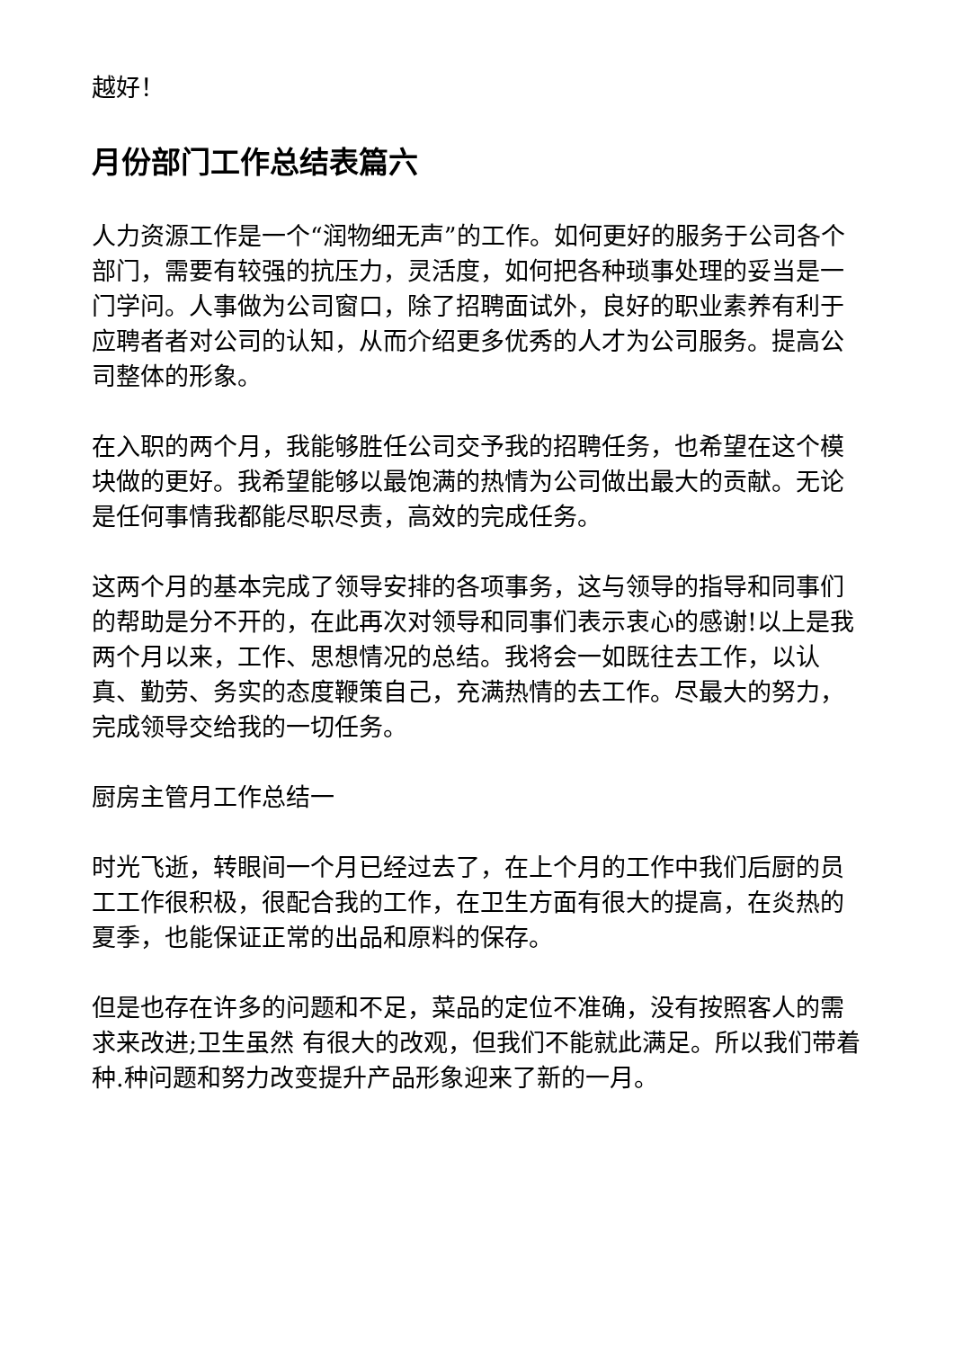越好！
月份部门工作总结表篇六
人力资源工作是一个“润物细无声”的工作。如何更好的服务于公司各个部门，需要有较强的抗压力，灵活度，如何把各种琐事处理的妥当是一门学问。人事做为公司窗口，除了招聘面试外，良好的职业素养有利于应聘者者对公司的认知，从而介绍更多优秀的人才为公司服务。提高公司整体的形象。
在入职的两个月，我能够胜任公司交予我的招聘任务，也希望在这个模块做的更好。我希望能够以最饱满的热情为公司做出最大的贡献。无论是任何事情我都能尽职尽责，高效的完成任务。
这两个月的基本完成了领导安排的各项事务，这与领导的指导和同事们的帮助是分不开的，在此再次对领导和同事们表示衷心的感谢!以上是我两个月以来，工作、思想情况的总结。我将会一如既往去工作，以认真、勤劳、务实的态度鞭策自己，充满热情的去工作。尽最大的努力，完成领导交给我的一切任务。
厨房主管月工作总结一
时光飞逝，转眼间一个月已经过去了，在上个月的工作中我们后厨的员工工作很积极，很配合我的工作，在卫生方面有很大的提高，在炎热的夏季，也能保证正常的出品和原料的保存。
但是也存在许多的问题和不足，菜品的定位不准确，没有按照客人的需求来改进;卫生虽然 有很大的改观，但我们不能就此满足。所以我们带着种.种问题和努力改变提升产品形象迎来了新的一月。